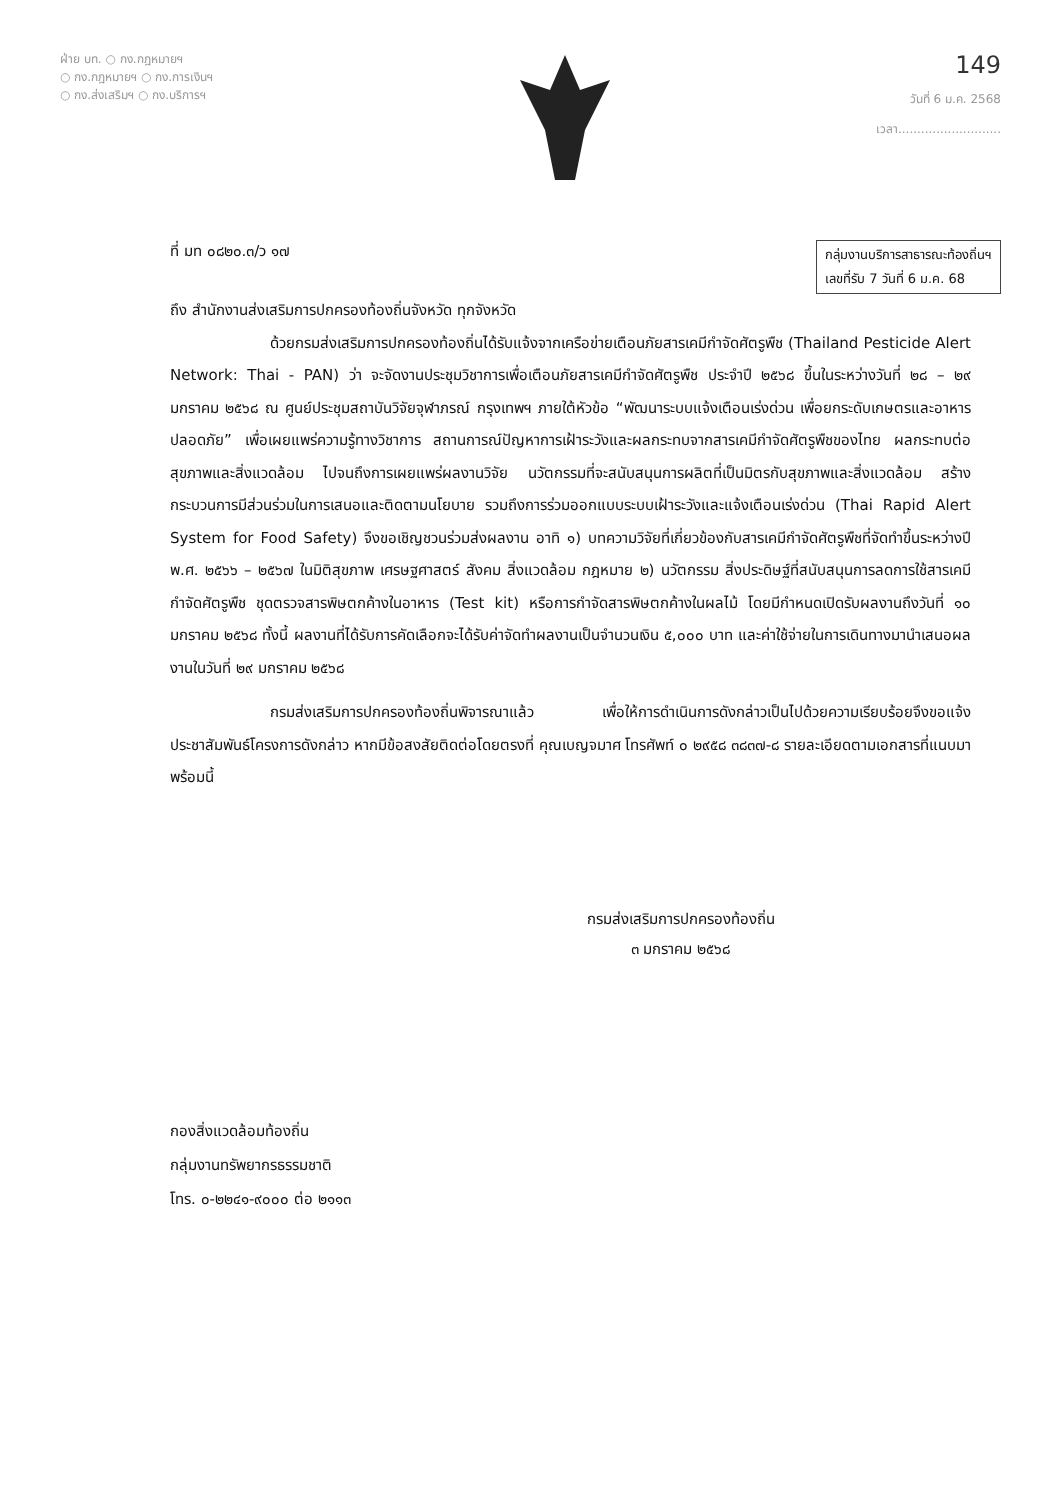ฝ่าย บท. ○ กง.กฎหมายฯ
○ กง.กฎหมายฯ ○ กง.การเงินฯ
○ กง.ส่งเสริมฯ ○ กง.บริการฯ
149
วันที่ 6 ม.ค. 2568
เวลา...........................
ที่ มท ๐๘๒๐.๓/ว ๑๗ กลุ่มงานบริการสาธารณะท้องถิ่นฯ
เลขที่รับ 7 วันที่ 6 ม.ค. 68
ถึง สำนักงานส่งเสริมการปกครองท้องถิ่นจังหวัด ทุกจังหวัด
ด้วยกรมส่งเสริมการปกครองท้องถิ่นได้รับแจ้งจากเครือข่ายเตือนภัยสารเคมีกำจัดศัตรูพืช (Thailand Pesticide Alert Network: Thai - PAN) ว่า จะจัดงานประชุมวิชาการเพื่อเตือนภัยสารเคมีกำจัดศัตรูพืช ประจำปี ๒๕๖๘ ขึ้นในระหว่างวันที่ ๒๘ – ๒๙ มกราคม ๒๕๖๘ ณ ศูนย์ประชุมสถาบันวิจัยจุฬาภรณ์ กรุงเทพฯ ภายใต้หัวข้อ “พัฒนาระบบแจ้งเตือนเร่งด่วน เพื่อยกระดับเกษตรและอาหารปลอดภัย” เพื่อเผยแพร่ความรู้ทางวิชาการ สถานการณ์ปัญหาการเฝ้าระวังและผลกระทบจากสารเคมีกำจัดศัตรูพืชของไทย ผลกระทบต่อสุขภาพและสิ่งแวดล้อม ไปจนถึงการเผยแพร่ผลงานวิจัย นวัตกรรมที่จะสนับสนุนการผลิตที่เป็นมิตรกับสุขภาพและสิ่งแวดล้อม สร้างกระบวนการมีส่วนร่วมในการเสนอและติดตามนโยบาย รวมถึงการร่วมออกแบบระบบเฝ้าระวังและแจ้งเตือนเร่งด่วน (Thai Rapid Alert System for Food Safety) จึงขอเชิญชวนร่วมส่งผลงาน อาทิ ๑) บทความวิจัยที่เกี่ยวข้องกับสารเคมีกำจัดศัตรูพืชที่จัดทำขึ้นระหว่างปี พ.ศ. ๒๕๖๖ – ๒๕๖๗ ในมิติสุขภาพ เศรษฐศาสตร์ สังคม สิ่งแวดล้อม กฎหมาย ๒) นวัตกรรม สิ่งประดิษฐ์ที่สนับสนุนการลดการใช้สารเคมีกำจัดศัตรูพืช ชุดตรวจสารพิษตกค้างในอาหาร (Test kit) หรือการกำจัดสารพิษตกค้างในผลไม้ โดยมีกำหนดเปิดรับผลงานถึงวันที่ ๑๐ มกราคม ๒๕๖๘ ทั้งนี้ ผลงานที่ได้รับการคัดเลือกจะได้รับค่าจัดทำผลงานเป็นจำนวนเงิน ๕,๐๐๐ บาท และค่าใช้จ่ายในการเดินทางมานำเสนอผลงานในวันที่ ๒๙ มกราคม ๒๕๖๘
กรมส่งเสริมการปกครองท้องถิ่นพิจารณาแล้ว เพื่อให้การดำเนินการดังกล่าวเป็นไปด้วยความเรียบร้อยจึงขอแจ้งประชาสัมพันธ์โครงการดังกล่าว หากมีข้อสงสัยติดต่อโดยตรงที่ คุณเบญจมาศ โทรศัพท์ ๐ ๒๙๕๘ ๓๘๓๗-๘ รายละเอียดตามเอกสารที่แนบมาพร้อมนี้
กรมส่งเสริมการปกครองท้องถิ่น
๓ มกราคม ๒๕๖๘
กองสิ่งแวดล้อมท้องถิ่น
กลุ่มงานทรัพยากรธรรมชาติ
โทร. ๐-๒๒๔๑-๙๐๐๐ ต่อ ๒๑๑๓